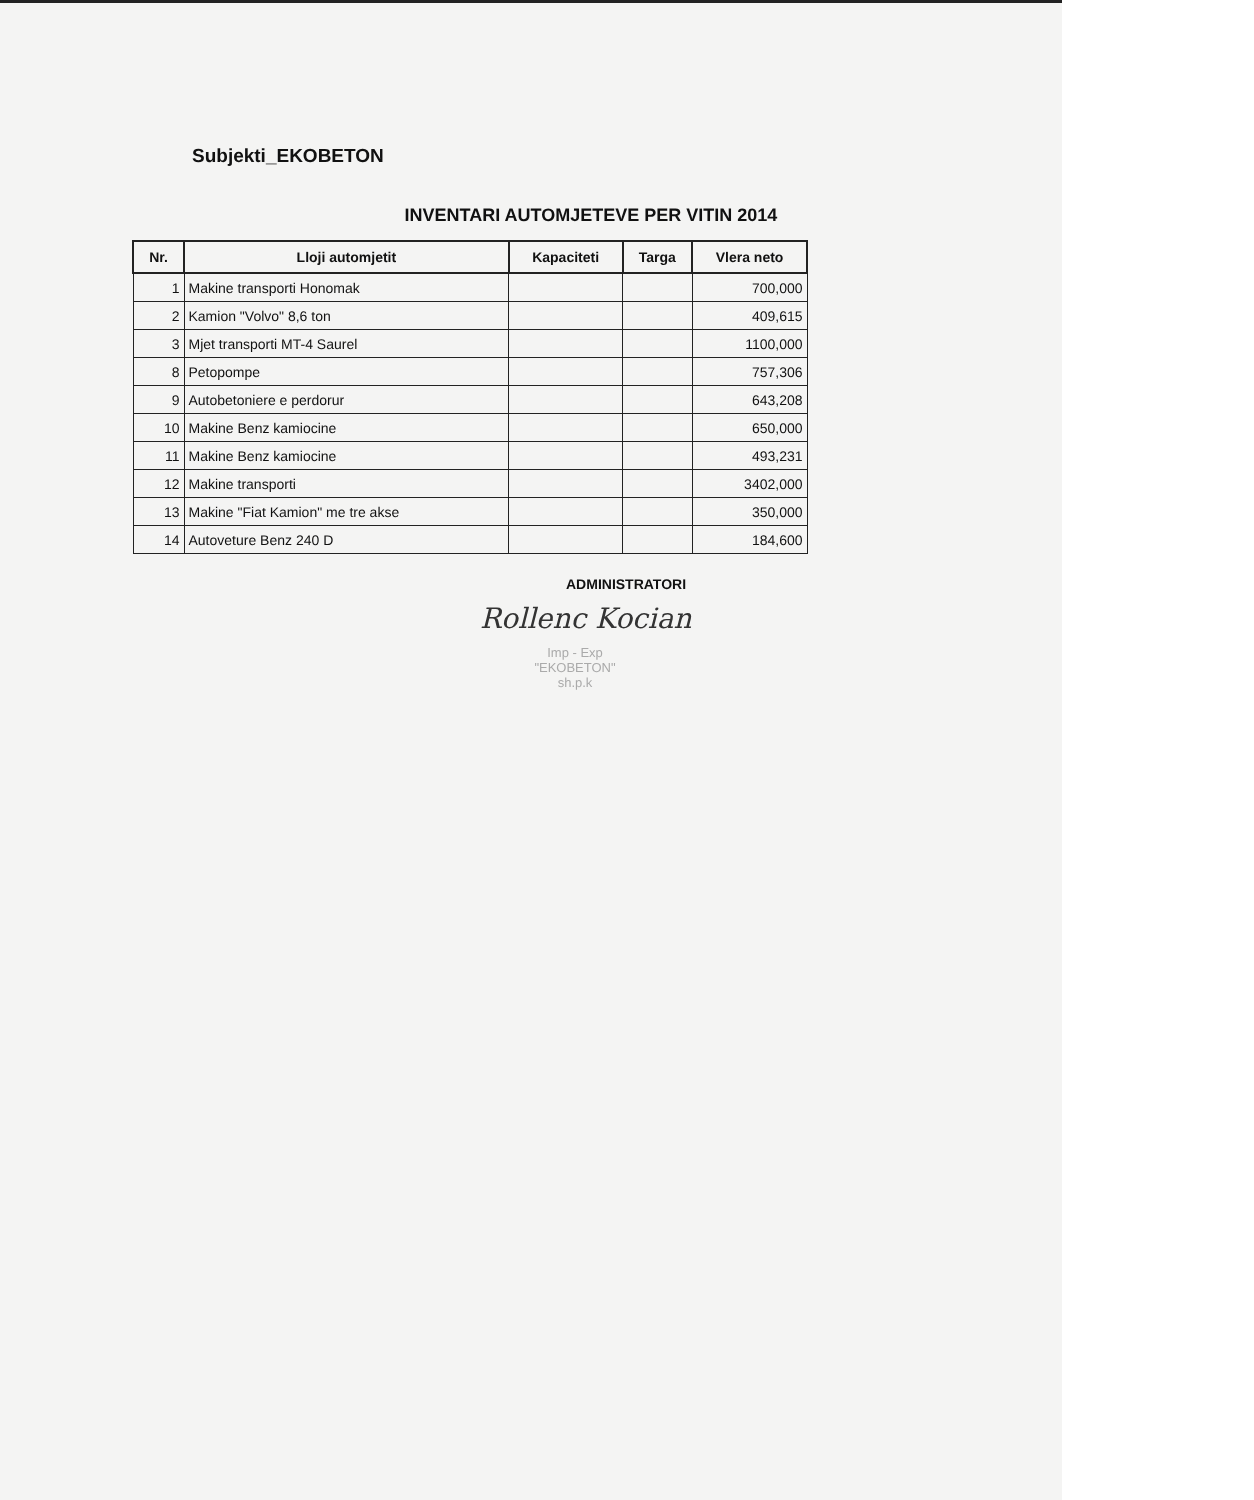Subjekti_EKOBETON
INVENTARI AUTOMJETEVE PER VITIN 2014
| Nr. | Lloji automjetit | Kapaciteti | Targa | Vlera neto |
| --- | --- | --- | --- | --- |
| 1 | Makine transporti Honomak | | | 700,000 |
| 2 | Kamion "Volvo" 8,6 ton | | | 409,615 |
| 3 | Mjet transporti MT-4 Saurel | | | 1100,000 |
| 8 | Petopompe | | | 757,306 |
| 9 | Autobetoniere e perdorur | | | 643,208 |
| 10 | Makine Benz kamiocine | | | 650,000 |
| 11 | Makine Benz kamiocine | | | 493,231 |
| 12 | Makine transporti | | | 3402,000 |
| 13 | Makine "Fiat Kamion" me tre akse | | | 350,000 |
| 14 | Autoveture Benz 240 D | | | 184,600 |
ADMINISTRATORI
Rollenc Kocian
Imp - Exp
"EKOBETON"
sh.p.k